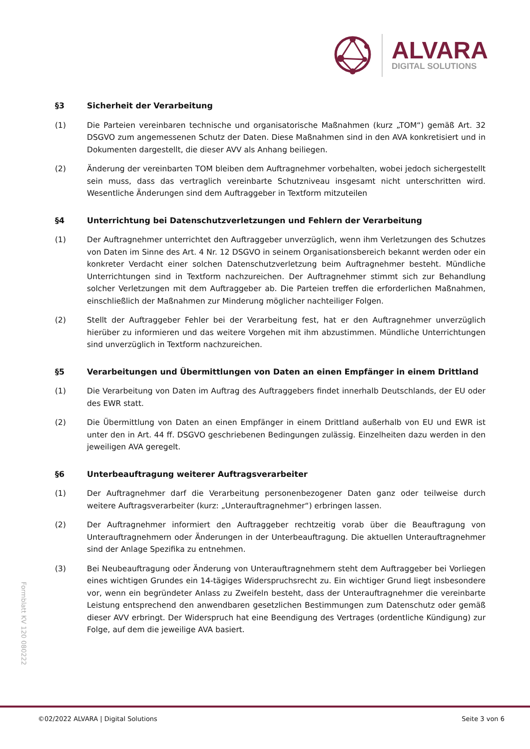ALVARA
DIGITAL SOLUTIONS
§3 Sicherheit der Verarbeitung
(1) Die Parteien vereinbaren technische und organisatorische Maßnahmen (kurz „TOM“) gemäß Art. 32 DSGVO zum angemessenen Schutz der Daten. Diese Maßnahmen sind in den AVA konkretisiert und in Dokumenten dargestellt, die dieser AVV als Anhang beiliegen.
(2) Änderung der vereinbarten TOM bleiben dem Auftragnehmer vorbehalten, wobei jedoch sichergestellt sein muss, dass das vertraglich vereinbarte Schutzniveau insgesamt nicht unterschritten wird. Wesentliche Änderungen sind dem Auftraggeber in Textform mitzuteilen
§4 Unterrichtung bei Datenschutzverletzungen und Fehlern der Verarbeitung
(1) Der Auftragnehmer unterrichtet den Auftraggeber unverzüglich, wenn ihm Verletzungen des Schutzes von Daten im Sinne des Art. 4 Nr. 12 DSGVO in seinem Organisationsbereich bekannt werden oder ein konkreter Verdacht einer solchen Datenschutzverletzung beim Auftragnehmer besteht. Mündliche Unterrichtungen sind in Textform nachzureichen. Der Auftragnehmer stimmt sich zur Behandlung solcher Verletzungen mit dem Auftraggeber ab. Die Parteien treffen die erforderlichen Maßnahmen, einschließlich der Maßnahmen zur Minderung möglicher nachteiliger Folgen.
(2) Stellt der Auftraggeber Fehler bei der Verarbeitung fest, hat er den Auftragnehmer unverzüglich hierüber zu informieren und das weitere Vorgehen mit ihm abzustimmen. Mündliche Unterrichtungen sind unverzüglich in Textform nachzureichen.
§5 Verarbeitungen und Übermittlungen von Daten an einen Empfänger in einem Drittland
(1) Die Verarbeitung von Daten im Auftrag des Auftraggebers findet innerhalb Deutschlands, der EU oder des EWR statt.
(2) Die Übermittlung von Daten an einen Empfänger in einem Drittland außerhalb von EU und EWR ist unter den in Art. 44 ff. DSGVO geschriebenen Bedingungen zulässig. Einzelheiten dazu werden in den jeweiligen AVA geregelt.
§6 Unterbeauftragung weiterer Auftragsverarbeiter
(1) Der Auftragnehmer darf die Verarbeitung personenbezogener Daten ganz oder teilweise durch weitere Auftragsverarbeiter (kurz: „Unterauftragnehmer“) erbringen lassen.
(2) Der Auftragnehmer informiert den Auftraggeber rechtzeitig vorab über die Beauftragung von Unterauftragnehmern oder Änderungen in der Unterbeauftragung. Die aktuellen Unterauftragnehmer sind der Anlage Spezifika zu entnehmen.
(3) Bei Neubeauftragung oder Änderung von Unterauftragnehmern steht dem Auftraggeber bei Vorliegen eines wichtigen Grundes ein 14-tägiges Widerspruchsrecht zu. Ein wichtiger Grund liegt insbesondere vor, wenn ein begründeter Anlass zu Zweifeln besteht, dass der Unterauftragnehmer die vereinbarte Leistung entsprechend den anwendbaren gesetzlichen Bestimmungen zum Datenschutz oder gemäß dieser AVV erbringt. Der Widerspruch hat eine Beendigung des Vertrages (ordentliche Kündigung) zur Folge, auf dem die jeweilige AVA basiert.
Formblatt KV 120 080222
©02/2022 ALVARA | Digital Solutions Seite 3 von 6